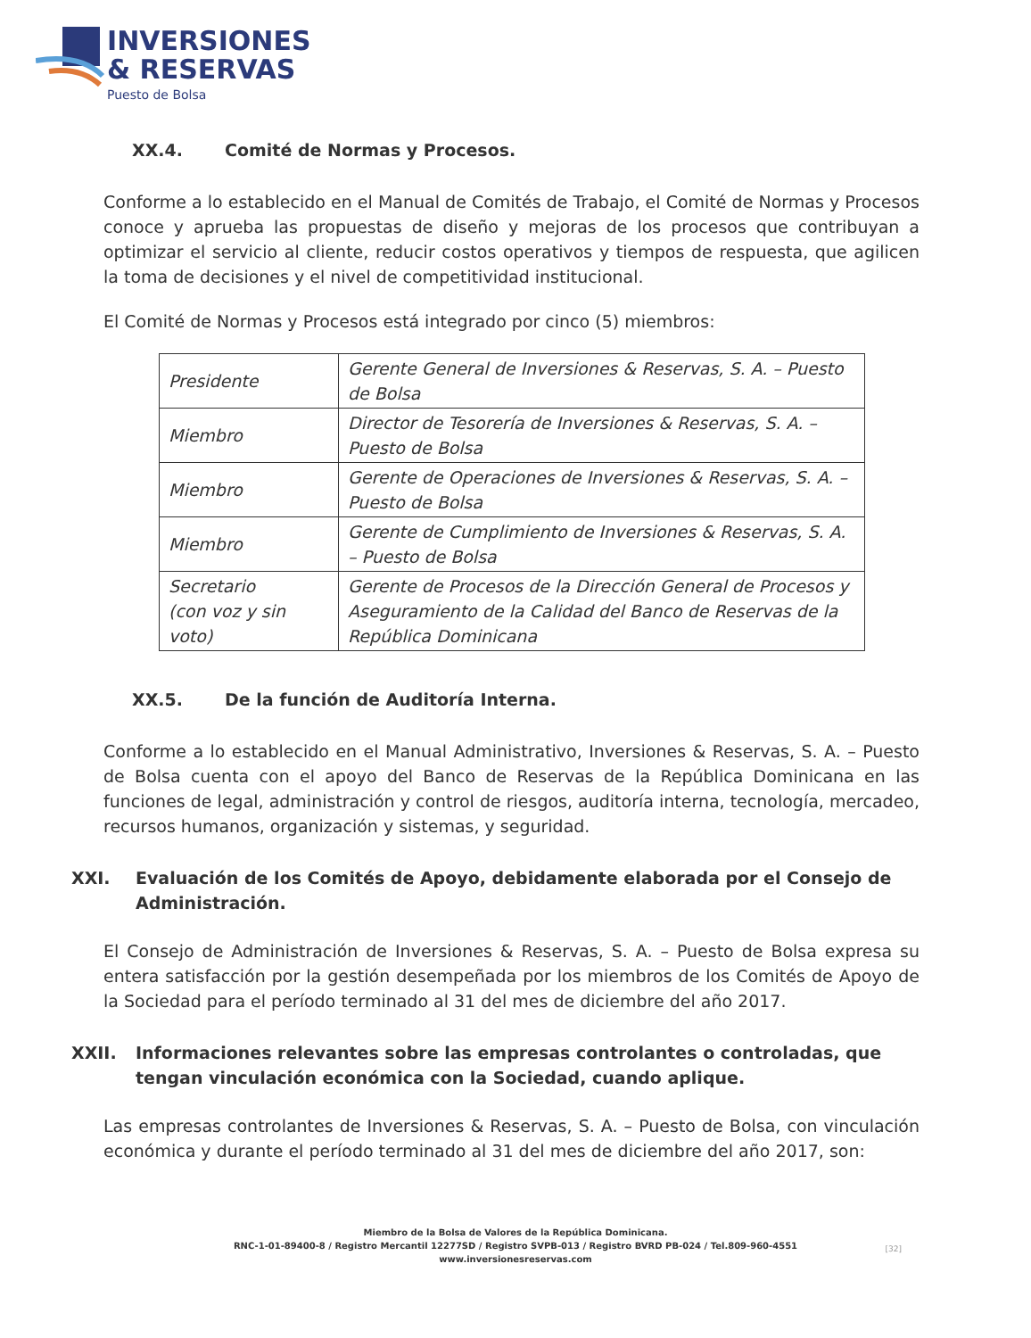INVERSIONES
& RESERVAS
Puesto de Bolsa
XX.4. Comité de Normas y Procesos.
Conforme a lo establecido en el Manual de Comités de Trabajo, el Comité de Normas y Procesos conoce y aprueba las propuestas de diseño y mejoras de los procesos que contribuyan a optimizar el servicio al cliente, reducir costos operativos y tiempos de respuesta, que agilicen la toma de decisiones y el nivel de competitividad institucional.
El Comité de Normas y Procesos está integrado por cinco (5) miembros:
| Presidente | Gerente General de Inversiones & Reservas, S. A. – Puesto de Bolsa |
| Miembro | Director de Tesorería de Inversiones & Reservas, S. A. – Puesto de Bolsa |
| Miembro | Gerente de Operaciones de Inversiones & Reservas, S. A. – Puesto de Bolsa |
| Miembro | Gerente de Cumplimiento de Inversiones & Reservas, S. A. – Puesto de Bolsa |
| Secretario (con voz y sin voto) | Gerente de Procesos de la Dirección General de Procesos y Aseguramiento de la Calidad del Banco de Reservas de la República Dominicana |
XX.5. De la función de Auditoría Interna.
Conforme a lo establecido en el Manual Administrativo, Inversiones & Reservas, S. A. – Puesto de Bolsa cuenta con el apoyo del Banco de Reservas de la República Dominicana en las funciones de legal, administración y control de riesgos, auditoría interna, tecnología, mercadeo, recursos humanos, organización y sistemas, y seguridad.
XXI. Evaluación de los Comités de Apoyo, debidamente elaborada por el Consejo de Administración.
El Consejo de Administración de Inversiones & Reservas, S. A. – Puesto de Bolsa expresa su entera satisfacción por la gestión desempeñada por los miembros de los Comités de Apoyo de la Sociedad para el período terminado al 31 del mes de diciembre del año 2017.
XXII. Informaciones relevantes sobre las empresas controlantes o controladas, que tengan vinculación económica con la Sociedad, cuando aplique.
Las empresas controlantes de Inversiones & Reservas, S. A. – Puesto de Bolsa, con vinculación económica y durante el período terminado al 31 del mes de diciembre del año 2017, son:
Miembro de la Bolsa de Valores de la República Dominicana.
RNC-1-01-89400-8 / Registro Mercantil 12277SD / Registro SVPB-013 / Registro BVRD PB-024 / Tel.809-960-4551
www.inversionesreservas.com
[32]